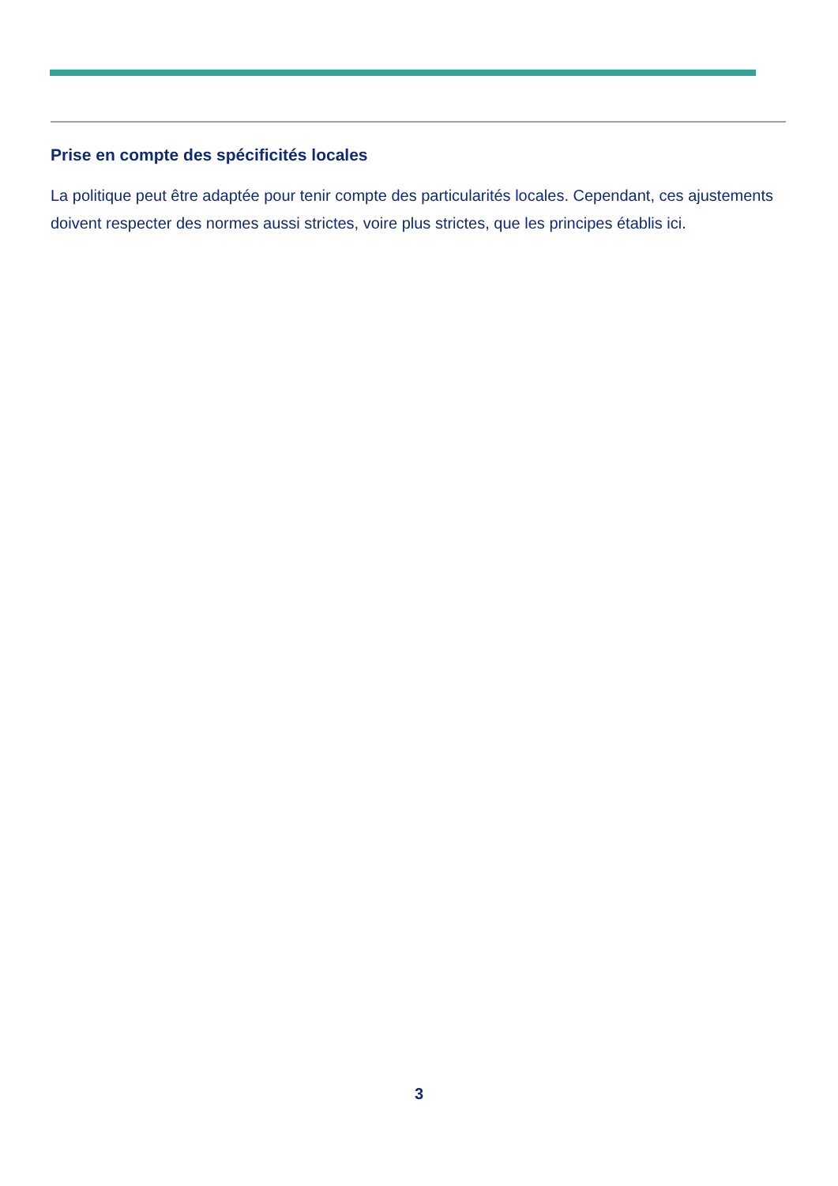Prise en compte des spécificités locales
La politique peut être adaptée pour tenir compte des particularités locales. Cependant, ces ajustements doivent respecter des normes aussi strictes, voire plus strictes, que les principes établis ici.
3